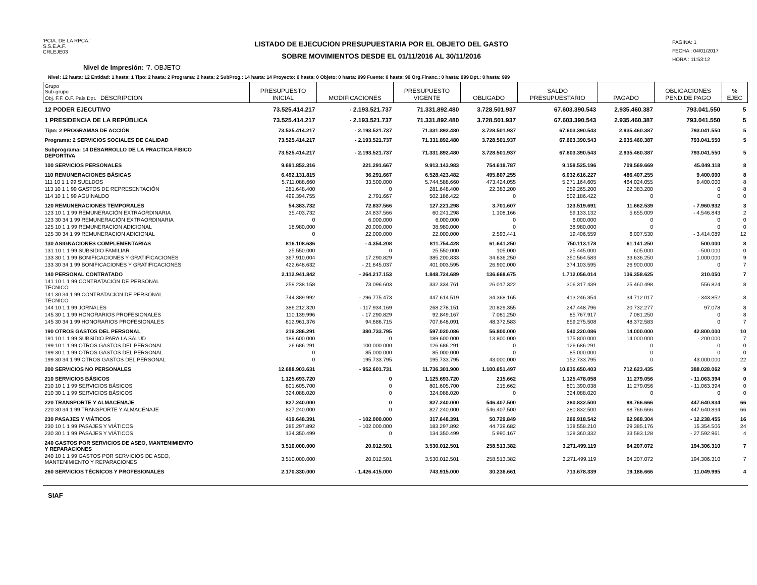'PCIA. DE LA RPCA.'
S.S.E.A.F.
CRLEJE03
LISTADO DE EJECUCION PRESUPUESTARIA POR EL OBJETO DEL GASTO
SOBRE MOVIMIENTOS DESDE EL 01/11/2016 AL 30/11/2016
PAGINA: 1
FECHA : 04/01/2017
HORA : 11:53:12
Nivel de Impresión: '7. OBJETO'
Nivel: 12 hasta: 12 Entidad: 1 hasta: 1 Tipo: 2 hasta: 2 Programa: 2 hasta: 2 SubProg.: 14 hasta: 14 Proyecto: 0 hasta: 0 Objeto: 0 hasta: 999 Fuente: 0 hasta: 99 Org.Financ.: 0 hasta: 999 Dpt.: 0 hasta: 999
| Grupo Sub-grupo Obj. F.F. O.F. País Dpt. DESCRIPCION | PRESUPUESTO INICIAL | MODIFICACIONES | PRESUPUESTO VIGENTE | OBLIGADO | SALDO PRESUPUESTARIO | PAGADO | OBLIGACIONES PEND.DE PAGO | % EJEC |
| --- | --- | --- | --- | --- | --- | --- | --- | --- |
| 12 PODER EJECUTIVO | 73.525.414.217 | - 2.193.521.737 | 71.331.892.480 | 3.728.501.937 | 67.603.390.543 | 2.935.460.387 | 793.041.550 | 5 |
| 1 PRESIDENCIA DE LA REPÚBLICA | 73.525.414.217 | - 2.193.521.737 | 71.331.892.480 | 3.728.501.937 | 67.603.390.543 | 2.935.460.387 | 793.041.550 | 5 |
| Tipo: 2 PROGRAMAS DE ACCIÓN | 73.525.414.217 | - 2.193.521.737 | 71.331.892.480 | 3.728.501.937 | 67.603.390.543 | 2.935.460.387 | 793.041.550 | 5 |
| Programa: 2 SERVICIOS SOCIALES DE CALIDAD | 73.525.414.217 | - 2.193.521.737 | 71.331.892.480 | 3.728.501.937 | 67.603.390.543 | 2.935.460.387 | 793.041.550 | 5 |
| Subprograma: 14 DESARROLLO DE LA PRACTICA FISICO DEPORTIVA | 73.525.414.217 | - 2.193.521.737 | 71.331.892.480 | 3.728.501.937 | 67.603.390.543 | 2.935.460.387 | 793.041.550 | 5 |
| 100 SERVICIOS PERSONALES | 9.691.852.316 | 221.291.667 | 9.913.143.983 | 754.618.787 | 9.158.525.196 | 709.569.669 | 45.049.118 | 8 |
| 110 REMUNERACIONES BÁSICAS | 6.492.131.815 | 36.291.667 | 6.528.423.482 | 495.807.255 | 6.032.616.227 | 486.407.255 | 9.400.000 | 8 |
| 111 10 1 1 99 SUELDOS | 5.711.088.660 | 33.500.000 | 5.744.588.660 | 473.424.055 | 5.271.164.605 | 464.024.055 | 9.400.000 | 8 |
| 113 10 1 1 99 GASTOS DE REPRESENTACIÓN | 281.648.400 | 0 | 281.648.400 | 22.383.200 | 259.265.200 | 22.383.200 | 0 | 8 |
| 114 10 1 1 99 AGUINALDO | 499.394.755 | 2.791.667 | 502.186.422 | 0 | 502.186.422 | 0 | 0 | 0 |
| 120 REMUNERACIONES TEMPORALES | 54.383.732 | 72.837.566 | 127.221.298 | 3.701.607 | 123.519.691 | 11.662.539 | - 7.960.932 | 3 |
| 123 10 1 1 99 REMUNERACIÓN EXTRAORDINARIA | 35.403.732 | 24.837.566 | 60.241.298 | 1.108.166 | 59.133.132 | 5.655.009 | - 4.546.843 | 2 |
| 123 30 34 1 99 REMUNERACIÓN EXTRAORDINARIA | 0 | 6.000.000 | 6.000.000 | 0 | 6.000.000 | 0 | 0 | 0 |
| 125 10 1 1 99 REMUNERACION ADICIONAL | 18.980.000 | 20.000.000 | 38.980.000 | 0 | 38.980.000 | 0 | 0 | 0 |
| 125 30 34 1 99 REMUNERACION ADICIONAL | 0 | 22.000.000 | 22.000.000 | 2.593.441 | 19.406.559 | 6.007.530 | - 3.414.089 | 12 |
| 130 ASIGNACIONES COMPLEMENTARIAS | 816.108.636 | - 4.354.208 | 811.754.428 | 61.641.250 | 750.113.178 | 61.141.250 | 500.000 | 8 |
| 131 10 1 1 99 SUBSIDIO FAMILIAR | 25.550.000 | 0 | 25.550.000 | 105.000 | 25.445.000 | 605.000 | - 500.000 | 0 |
| 133 30 1 1 99 BONIFICACIONES Y GRATIFICACIONES | 367.910.004 | 17.290.829 | 385.200.833 | 34.636.250 | 350.564.583 | 33.636.250 | 1.000.000 | 9 |
| 133 30 34 1 99 BONIFICACIONES Y GRATIFICACIONES | 422.648.632 | - 21.645.037 | 401.003.595 | 26.900.000 | 374.103.595 | 26.900.000 | 0 | 7 |
| 140 PERSONAL CONTRATADO | 2.112.941.842 | - 264.217.153 | 1.848.724.689 | 136.668.675 | 1.712.056.014 | 136.358.625 | 310.050 | 7 |
| 141 10 1 1 99 CONTRATACIÓN DE PERSONAL TÉCNICO | 259.238.158 | 73.096.603 | 332.334.761 | 26.017.322 | 306.317.439 | 25.460.498 | 556.824 | 8 |
| 141 30 34 1 99 CONTRATACIÓN DE PERSONAL TÉCNICO | 744.389.992 | - 296.775.473 | 447.614.519 | 34.368.165 | 413.246.354 | 34.712.017 | - 343.852 | 8 |
| 144 10 1 1 99 JORNALES | 386.212.320 | - 117.934.169 | 268.278.151 | 20.829.355 | 247.448.796 | 20.732.277 | 97.078 | 8 |
| 145 30 1 1 99 HONORARIOS PROFESIONALES | 110.139.996 | - 17.290.829 | 92.849.167 | 7.081.250 | 85.767.917 | 7.081.250 | 0 | 8 |
| 145 30 34 1 99 HONORARIOS PROFESIONALES | 612.961.376 | 94.686.715 | 707.648.091 | 48.372.583 | 659.275.508 | 48.372.583 | 0 | 7 |
| 190 OTROS GASTOS DEL PERSONAL | 216.286.291 | 380.733.795 | 597.020.086 | 56.800.000 | 540.220.086 | 14.000.000 | 42.800.000 | 10 |
| 191 10 1 1 99 SUBSIDIO PARA LA SALUD | 189.600.000 | 0 | 189.600.000 | 13.800.000 | 175.800.000 | 14.000.000 | - 200.000 | 7 |
| 199 10 1 1 99 OTROS GASTOS DEL PERSONAL | 26.686.291 | 100.000.000 | 126.686.291 | 0 | 126.686.291 | 0 | 0 | 0 |
| 199 30 1 1 99 OTROS GASTOS DEL PERSONAL | 0 | 85.000.000 | 85.000.000 | 0 | 85.000.000 | 0 | 0 | 0 |
| 199 30 34 1 99 OTROS GASTOS DEL PERSONAL | 0 | 195.733.795 | 195.733.795 | 43.000.000 | 152.733.795 | 0 | 43.000.000 | 22 |
| 200 SERVICIOS NO PERSONALES | 12.688.903.631 | - 952.601.731 | 11.736.301.900 | 1.100.651.497 | 10.635.650.403 | 712.623.435 | 388.028.062 | 9 |
| 210 SERVICIOS BÁSICOS | 1.125.693.720 | 0 | 1.125.693.720 | 215.662 | 1.125.478.058 | 11.279.056 | - 11.063.394 | 0 |
| 210 10 1 1 99 SERVICIOS BÁSICOS | 801.605.700 | 0 | 801.605.700 | 215.662 | 801.390.038 | 11.279.056 | - 11.063.394 | 0 |
| 210 30 1 1 99 SERVICIOS BÁSICOS | 324.088.020 | 0 | 324.088.020 | 0 | 324.088.020 | 0 | 0 | 0 |
| 220 TRANSPORTE Y ALMACENAJE | 827.240.000 | 0 | 827.240.000 | 546.407.500 | 280.832.500 | 98.766.666 | 447.640.834 | 66 |
| 220 30 34 1 99 TRANSPORTE Y ALMACENAJE | 827.240.000 | 0 | 827.240.000 | 546.407.500 | 280.832.500 | 98.766.666 | 447.640.834 | 66 |
| 230 PASAJES Y VIÁTICOS | 419.648.391 | - 102.000.000 | 317.648.391 | 50.729.849 | 266.918.542 | 62.968.304 | - 12.238.455 | 16 |
| 230 10 1 1 99 PASAJES Y VIÁTICOS | 285.297.892 | - 102.000.000 | 183.297.892 | 44.739.682 | 138.558.210 | 29.385.176 | 15.354.506 | 24 |
| 230 30 1 1 99 PASAJES Y VIÁTICOS | 134.350.499 | 0 | 134.350.499 | 5.990.167 | 128.360.332 | 33.583.128 | - 27.592.961 | 4 |
| 240 GASTOS POR SERVICIOS DE ASEO, MANTENIMIENTO Y REPARACIONES | 3.510.000.000 | 20.012.501 | 3.530.012.501 | 258.513.382 | 3.271.499.119 | 64.207.072 | 194.306.310 | 7 |
| 240 10 1 1 99 GASTOS POR SERVICIOS DE ASEO, MANTENIMIENTO Y REPARACIONES | 3.510.000.000 | 20.012.501 | 3.530.012.501 | 258.513.382 | 3.271.499.119 | 64.207.072 | 194.306.310 | 7 |
| 260 SERVICIOS TÉCNICOS Y PROFESIONALES | 2.170.330.000 | - 1.426.415.000 | 743.915.000 | 30.236.661 | 713.678.339 | 19.186.666 | 11.049.995 | 4 |
SIAF